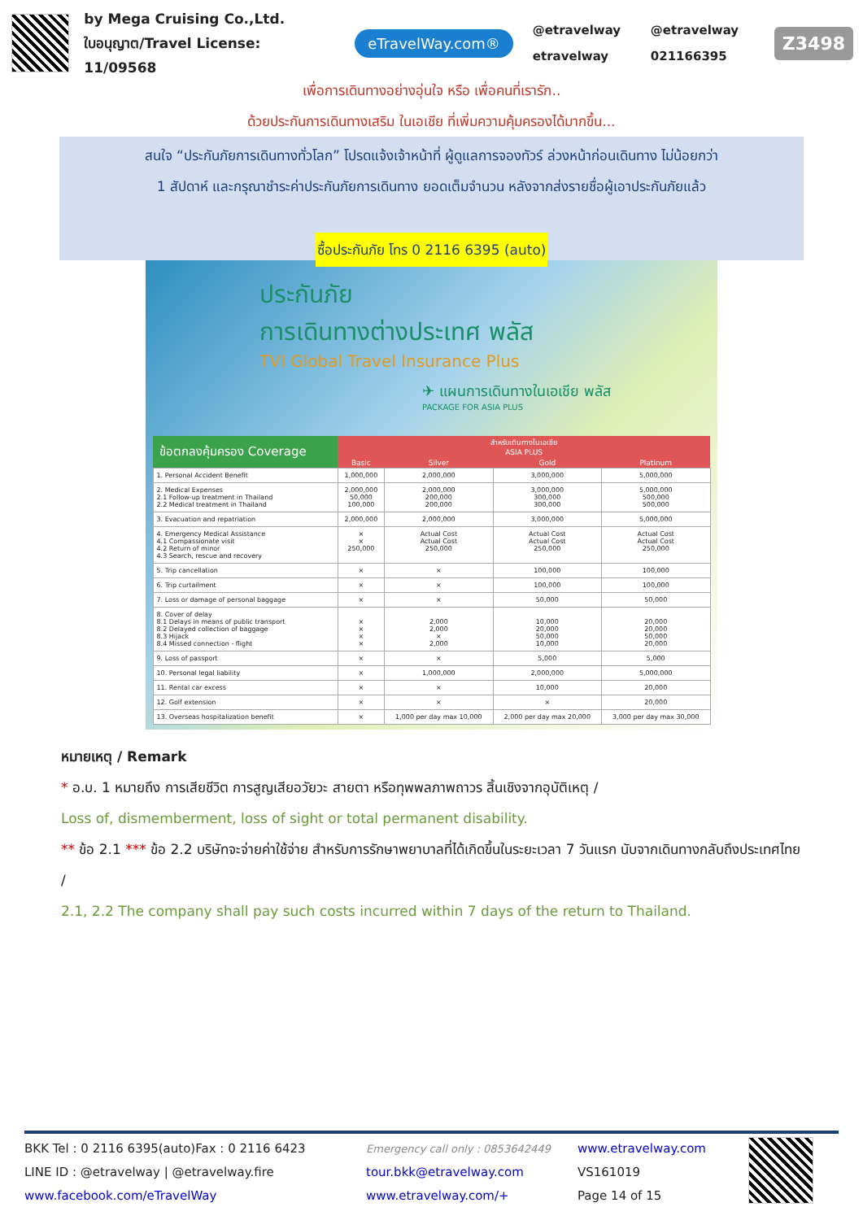by Mega Cruising Co.,Ltd.
ใบอนุญาต/Travel License: 11/09568
eTravelWay.com®
@etravelway @etravelway etravelway 021166395
Z3498
เพื่อการเดินทางอย่างอุ่นใจ หรือ เพื่อคนที่เรารัก..
ด้วยประกันการเดินทางเสริม ในเอเชีย ที่เพิ่มความคุ้มครองได้มากขึ้น...
สนใจ “ประกันภัยการเดินทางทั่วโลก” โปรดแจ้งเจ้าหน้าที่ ผู้ดูแลการจองทัวร์ ล่วงหน้าก่อนเดินทาง ไม่น้อยกว่า
1 สัปดาห์ และกรุณาชำระค่าประกันภัยการเดินทาง ยอดเต็มจำนวน หลังจากส่งรายชื่อผู้เอาประกันภัยแล้ว
ซื้อประกันภัย โทร 0 2116 6395 (auto)
ประกันภัย
การเดินทางต่างประเทศ พลัส
TVI Global Travel Insurance Plus
✈ แผนการเดินทางในเอเชีย พลัส
PACKAGE FOR ASIA PLUS
| ข้อตกลงคุ้มครอง Coverage | สำหรับเดินทางในเอเชีย ASIA PLUS | | | |
| --- | --- | --- | --- | --- |
| | Basic | Silver | Gold | Platinum |
| 1. Personal Accident Benefit | 1,000,000 | 2,000,000 | 3,000,000 | 5,000,000 |
| 2. Medical Expenses 2.1 Follow-up treatment in Thailand 2.2 Medical treatment in Thailand | 2,000,000 50,000 100,000 | 2,000,000 200,000 200,000 | 3,000,000 300,000 300,000 | 5,000,000 500,000 500,000 |
| 3. Evacuation and repatriation | 2,000,000 | 2,000,000 | 3,000,000 | 5,000,000 |
| 4. Emergency Medical Assistance 4.1 Compassionate visit 4.2 Return of minor 4.3 Search, rescue and recovery | × × 250,000 | Actual Cost Actual Cost 250,000 | Actual Cost Actual Cost 250,000 | Actual Cost Actual Cost 250,000 |
| 5. Trip cancellation | × | × | 100,000 | 100,000 |
| 6. Trip curtailment | × | × | 100,000 | 100,000 |
| 7. Loss or damage of personal baggage | × | × | 50,000 | 50,000 |
| 8. Cover of delay 8.1 Delays in means of public transport 8.2 Delayed collection of baggage 8.3 Hijack 8.4 Missed connection - flight | × × × × | 2,000 2,000 × 2,000 | 10,000 20,000 50,000 10,000 | 20,000 20,000 50,000 20,000 |
| 9. Loss of passport | × | × | 5,000 | 5,000 |
| 10. Personal legal liability | × | 1,000,000 | 2,000,000 | 5,000,000 |
| 11. Rental car excess | × | × | 10,000 | 20,000 |
| 12. Golf extension | × | × | × | 20,000 |
| 13. Overseas hospitalization benefit | × | 1,000 per day max 10,000 | 2,000 per day max 20,000 | 3,000 per day max 30,000 |
หมายเหตุ / Remark
* อ.บ. 1 หมายถึง การเสียชีวิต การสูญเสียอวัยวะ สายตา หรือทุพพลภาพถาวร สิ้นเชิงจากอุบัติเหตุ /
Loss of, dismemberment, loss of sight or total permanent disability.
** ข้อ 2.1 *** ข้อ 2.2 บริษัทจะจ่ายค่าใช้จ่าย สำหรับการรักษาพยาบาลที่ได้เกิดขึ้นในระยะเวลา 7 วันแรก นับจากเดินทางกลับถึงประเทศไทย /
2.1, 2.2 The company shall pay such costs incurred within 7 days of the return to Thailand.
BKK Tel : 0 2116 6395(auto)Fax : 0 2116 6423
LINE ID : @etravelway | @etravelway.fire
www.facebook.com/eTravelWay
Emergency call only : 0853642449
tour.bkk@etravelway.com
www.etravelway.com/+
www.etravelway.com
VS161019
Page 14 of 15